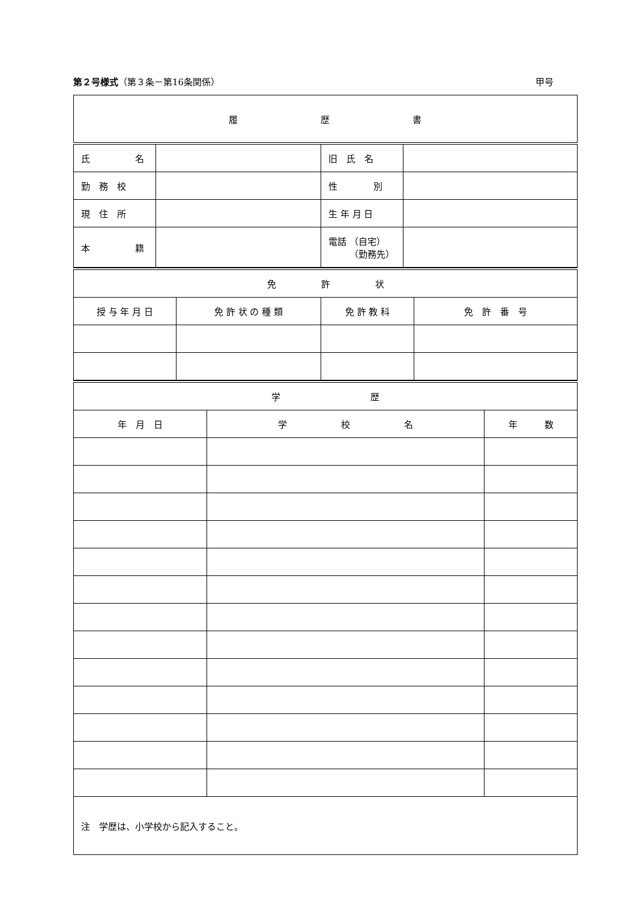第２号様式（第３条－第16条関係） 甲号
| 履 歴 書 | | | |
| 氏 名 | | 旧 氏 名 | |
| 勤 務 校 | | 性 別 | |
| 現 住 所 | | 生 年 月 日 | |
| 本 籍 | | 電話 （自宅） （勤務先） | |
| 免 許 状 | | | |
| 授 与 年 月 日 | 免 許 状 の 種 類 | 免 許 教 科 | 免 許 番 号 |
| 学 歴 | | |
| 年 月 日 | 学 校 名 | 年 数 |
| 注 学歴は、小学校から記入すること。 | | |